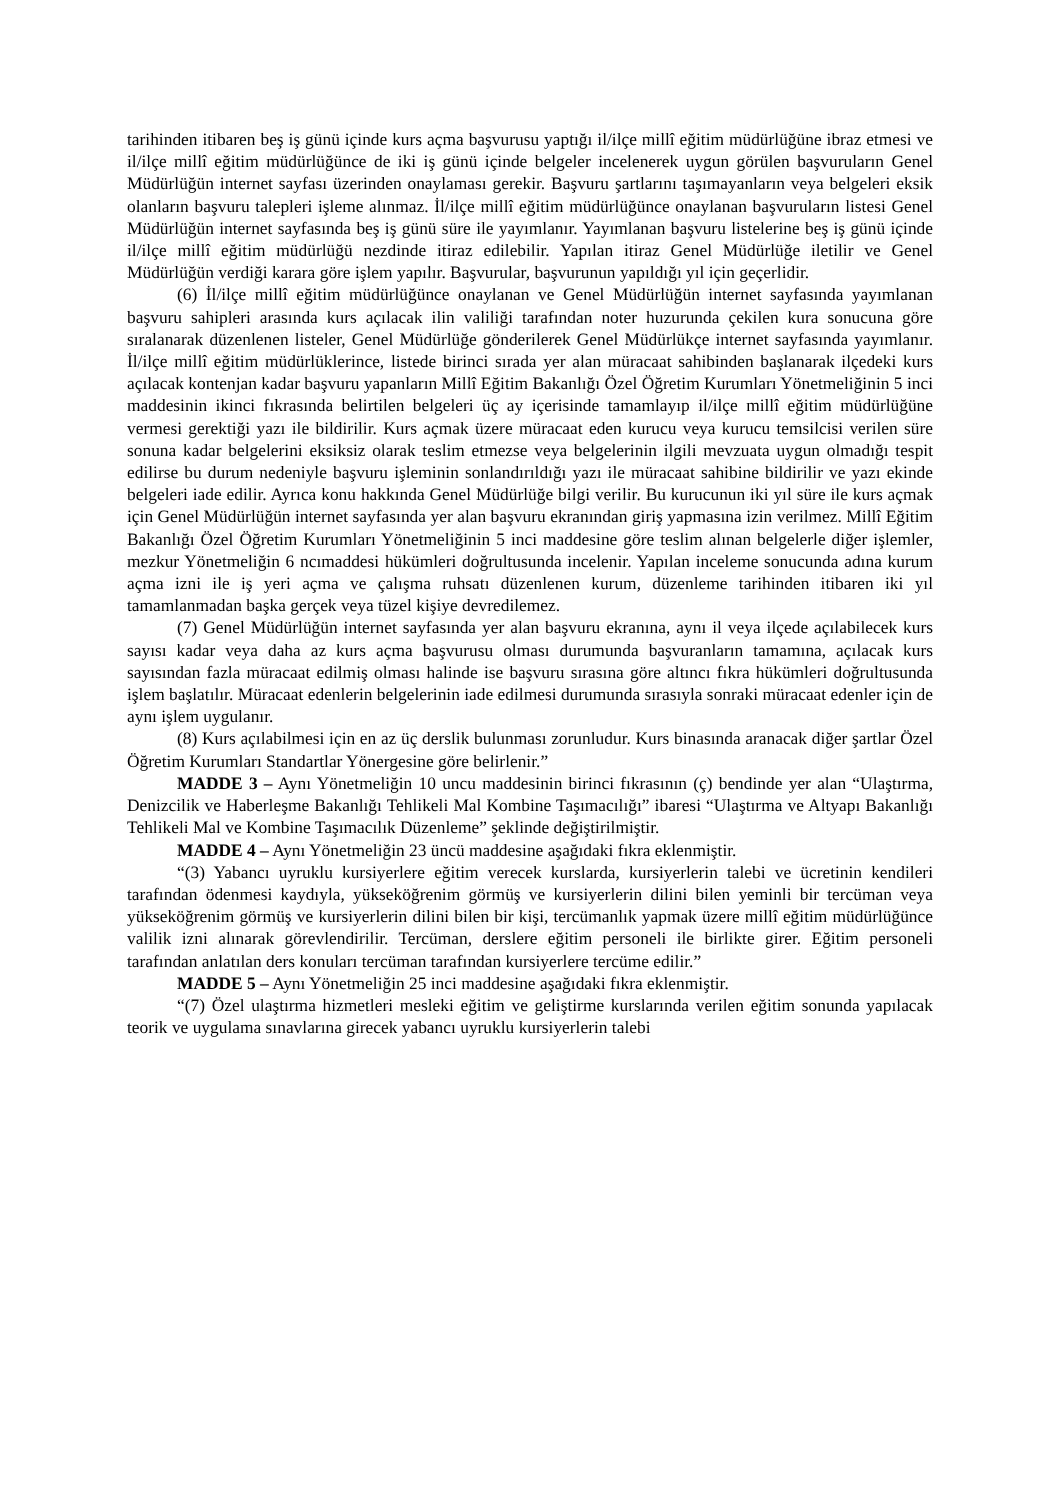tarihinden itibaren beş iş günü içinde kurs açma başvurusu yaptığı il/ilçe millî eğitim müdürlüğüne ibraz etmesi ve il/ilçe millî eğitim müdürlüğünce de iki iş günü içinde belgeler incelenerek uygun görülen başvuruların Genel Müdürlüğün internet sayfası üzerinden onaylaması gerekir. Başvuru şartlarını taşımayanların veya belgeleri eksik olanların başvuru talepleri işleme alınmaz. İl/ilçe millî eğitim müdürlüğünce onaylanan başvuruların listesi Genel Müdürlüğün internet sayfasında beş iş günü süre ile yayımlanır. Yayımlanan başvuru listelerine beş iş günü içinde il/ilçe millî eğitim müdürlüğü nezdinde itiraz edilebilir. Yapılan itiraz Genel Müdürlüğe iletilir ve Genel Müdürlüğün verdiği karara göre işlem yapılır. Başvurular, başvurunun yapıldığı yıl için geçerlidir.
(6) İl/ilçe millî eğitim müdürlüğünce onaylanan ve Genel Müdürlüğün internet sayfasında yayımlanan başvuru sahipleri arasında kurs açılacak ilin valiliği tarafından noter huzurunda çekilen kura sonucuna göre sıralanarak düzenlenen listeler, Genel Müdürlüğe gönderilerek Genel Müdürlükçe internet sayfasında yayımlanır. İl/ilçe millî eğitim müdürlüklerince, listede birinci sırada yer alan müracaat sahibinden başlanarak ilçedeki kurs açılacak kontenjan kadar başvuru yapanların Millî Eğitim Bakanlığı Özel Öğretim Kurumları Yönetmeliğinin 5 inci maddesinin ikinci fıkrasında belirtilen belgeleri üç ay içerisinde tamamlayıp il/ilçe millî eğitim müdürlüğüne vermesi gerektiği yazı ile bildirilir. Kurs açmak üzere müracaat eden kurucu veya kurucu temsilcisi verilen süre sonuna kadar belgelerini eksiksiz olarak teslim etmezse veya belgelerinin ilgili mevzuata uygun olmadığı tespit edilirse bu durum nedeniyle başvuru işleminin sonlandırıldığı yazı ile müracaat sahibine bildirilir ve yazı ekinde belgeleri iade edilir. Ayrıca konu hakkında Genel Müdürlüğe bilgi verilir. Bu kurucunun iki yıl süre ile kurs açmak için Genel Müdürlüğün internet sayfasında yer alan başvuru ekranından giriş yapmasına izin verilmez. Millî Eğitim Bakanlığı Özel Öğretim Kurumları Yönetmeliğinin 5 inci maddesine göre teslim alınan belgelerle diğer işlemler, mezkur Yönetmeliğin 6 ncımaddesi hükümleri doğrultusunda incelenir. Yapılan inceleme sonucunda adına kurum açma izni ile iş yeri açma ve çalışma ruhsatı düzenlenen kurum, düzenleme tarihinden itibaren iki yıl tamamlanmadan başka gerçek veya tüzel kişiye devredilemez.
(7) Genel Müdürlüğün internet sayfasında yer alan başvuru ekranına, aynı il veya ilçede açılabilecek kurs sayısı kadar veya daha az kurs açma başvurusu olması durumunda başvuranların tamamına, açılacak kurs sayısından fazla müracaat edilmiş olması halinde ise başvuru sırasına göre altıncı fıkra hükümleri doğrultusunda işlem başlatılır. Müracaat edenlerin belgelerinin iade edilmesi durumunda sırasıyla sonraki müracaat edenler için de aynı işlem uygulanır.
(8) Kurs açılabilmesi için en az üç derslik bulunması zorunludur. Kurs binasında aranacak diğer şartlar Özel Öğretim Kurumları Standartlar Yönergesine göre belirlenir.”
MADDE 3 – Aynı Yönetmeliğin 10 uncu maddesinin birinci fıkrasının (ç) bendinde yer alan “Ulaştırma, Denizcilik ve Haberleşme Bakanlığı Tehlikeli Mal Kombine Taşımacılığı” ibaresi “Ulaştırma ve Altyapı Bakanlığı Tehlikeli Mal ve Kombine Taşımacılık Düzenleme” şeklinde değiştirilmiştir.
MADDE 4 – Aynı Yönetmeliğin 23 üncü maddesine aşağıdaki fıkra eklenmiştir.
“(3) Yabancı uyruklu kursiyerlere eğitim verecek kurslarda, kursiyerlerin talebi ve ücretinin kendileri tarafından ödenmesi kaydıyla, yükseköğrenim görmüş ve kursiyerlerin dilini bilen yeminli bir tercüman veya yükseköğrenim görmüş ve kursiyerlerin dilini bilen bir kişi, tercümanlık yapmak üzere millî eğitim müdürlüğünce valilik izni alınarak görevlendirilir. Tercüman, derslere eğitim personeli ile birlikte girer. Eğitim personeli tarafından anlatılan ders konuları tercüman tarafından kursiyerlere tercüme edilir.”
MADDE 5 – Aynı Yönetmeliğin 25 inci maddesine aşağıdaki fıkra eklenmiştir.
“(7) Özel ulaştırma hizmetleri mesleki eğitim ve geliştirme kurslarında verilen eğitim sonunda yapılacak teorik ve uygulama sınavlarına girecek yabancı uyruklu kursiyerlerin talebi